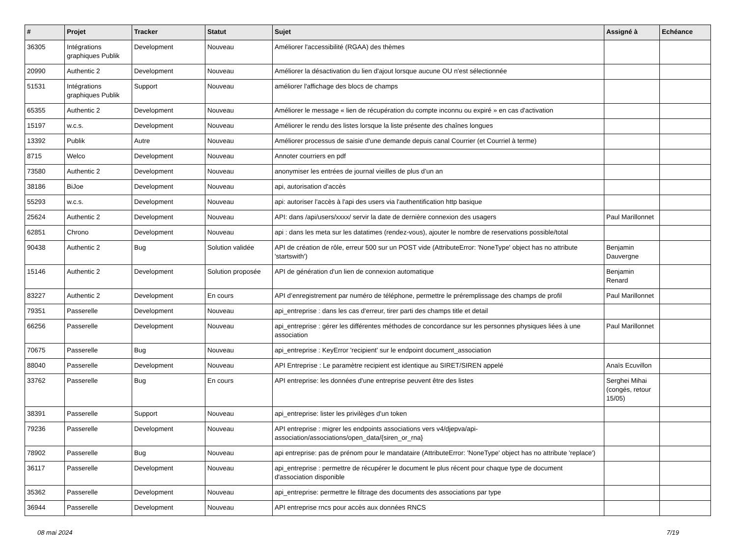| # | Projet | Tracker | Statut | Sujet | Assigné à | Echéance |
| --- | --- | --- | --- | --- | --- | --- |
| 36305 | Intégrations graphiques Publik | Development | Nouveau | Améliorer l'accessibilité (RGAA) des thèmes | | |
| 20990 | Authentic 2 | Development | Nouveau | Améliorer la désactivation du lien d'ajout lorsque aucune OU n'est sélectionnée | | |
| 51531 | Intégrations graphiques Publik | Support | Nouveau | améliorer l'affichage des blocs de champs | | |
| 65355 | Authentic 2 | Development | Nouveau | Améliorer le message « lien de récupération du compte inconnu ou expiré » en cas d'activation | | |
| 15197 | w.c.s. | Development | Nouveau | Améliorer le rendu des listes lorsque la liste présente des chaînes longues | | |
| 13392 | Publik | Autre | Nouveau | Améliorer processus de saisie d'une demande depuis canal Courrier (et Courriel à terme) | | |
| 8715 | Welco | Development | Nouveau | Annoter courriers en pdf | | |
| 73580 | Authentic 2 | Development | Nouveau | anonymiser les entrées de journal vieilles de plus d’un an | | |
| 38186 | BiJoe | Development | Nouveau | api, autorisation d'accès | | |
| 55293 | w.c.s. | Development | Nouveau | api: autoriser l'accès à l'api des users via l'authentification http basique | | |
| 25624 | Authentic 2 | Development | Nouveau | API: dans /api/users/xxxx/ servir la date de dernière connexion des usagers | Paul Marillonnet | |
| 62851 | Chrono | Development | Nouveau | api : dans les meta sur les datatimes (rendez-vous), ajouter le nombre de reservations possible/total | | |
| 90438 | Authentic 2 | Bug | Solution validée | API de création de rôle, erreur 500 sur un POST vide (AttributeError: 'NoneType' object has no attribute 'startswith') | Benjamin Dauvergne | |
| 15146 | Authentic 2 | Development | Solution proposée | API de génération d'un lien de connexion automatique | Benjamin Renard | |
| 83227 | Authentic 2 | Development | En cours | API d’enregistrement par numéro de téléphone, permettre le préremplissage des champs de profil | Paul Marillonnet | |
| 79351 | Passerelle | Development | Nouveau | api_entreprise : dans les cas d'erreur, tirer parti des champs title et detail | | |
| 66256 | Passerelle | Development | Nouveau | api_entreprise : gérer les différentes méthodes de concordance sur les personnes physiques liées à une association | Paul Marillonnet | |
| 70675 | Passerelle | Bug | Nouveau | api_entreprise : KeyError 'recipient' sur le endpoint document_association | | |
| 88040 | Passerelle | Development | Nouveau | API Entreprise : Le paramètre recipient est identique au SIRET/SIREN appelé | Anaïs Ecuvillon | |
| 33762 | Passerelle | Bug | En cours | API entreprise: les données d'une entreprise peuvent être des listes | Serghei Mihai (congés, retour 15/05) | |
| 38391 | Passerelle | Support | Nouveau | api_entreprise: lister les privilèges d'un token | | |
| 79236 | Passerelle | Development | Nouveau | API entreprise : migrer les endpoints associations vers v4/djepva/api-association/associations/open_data/{siren_or_rna} | | |
| 78902 | Passerelle | Bug | Nouveau | api entreprise: pas de prénom pour le mandataire (AttributeError: 'NoneType' object has no attribute 'replace') | | |
| 36117 | Passerelle | Development | Nouveau | api_entreprise : permettre de récupérer le document le plus récent pour chaque type de document d'association disponible | | |
| 35362 | Passerelle | Development | Nouveau | api_entreprise: permettre le filtrage des documents des associations par type | | |
| 36944 | Passerelle | Development | Nouveau | API entreprise rncs pour accès aux données RNCS | | |
08 mai 2024 7/19